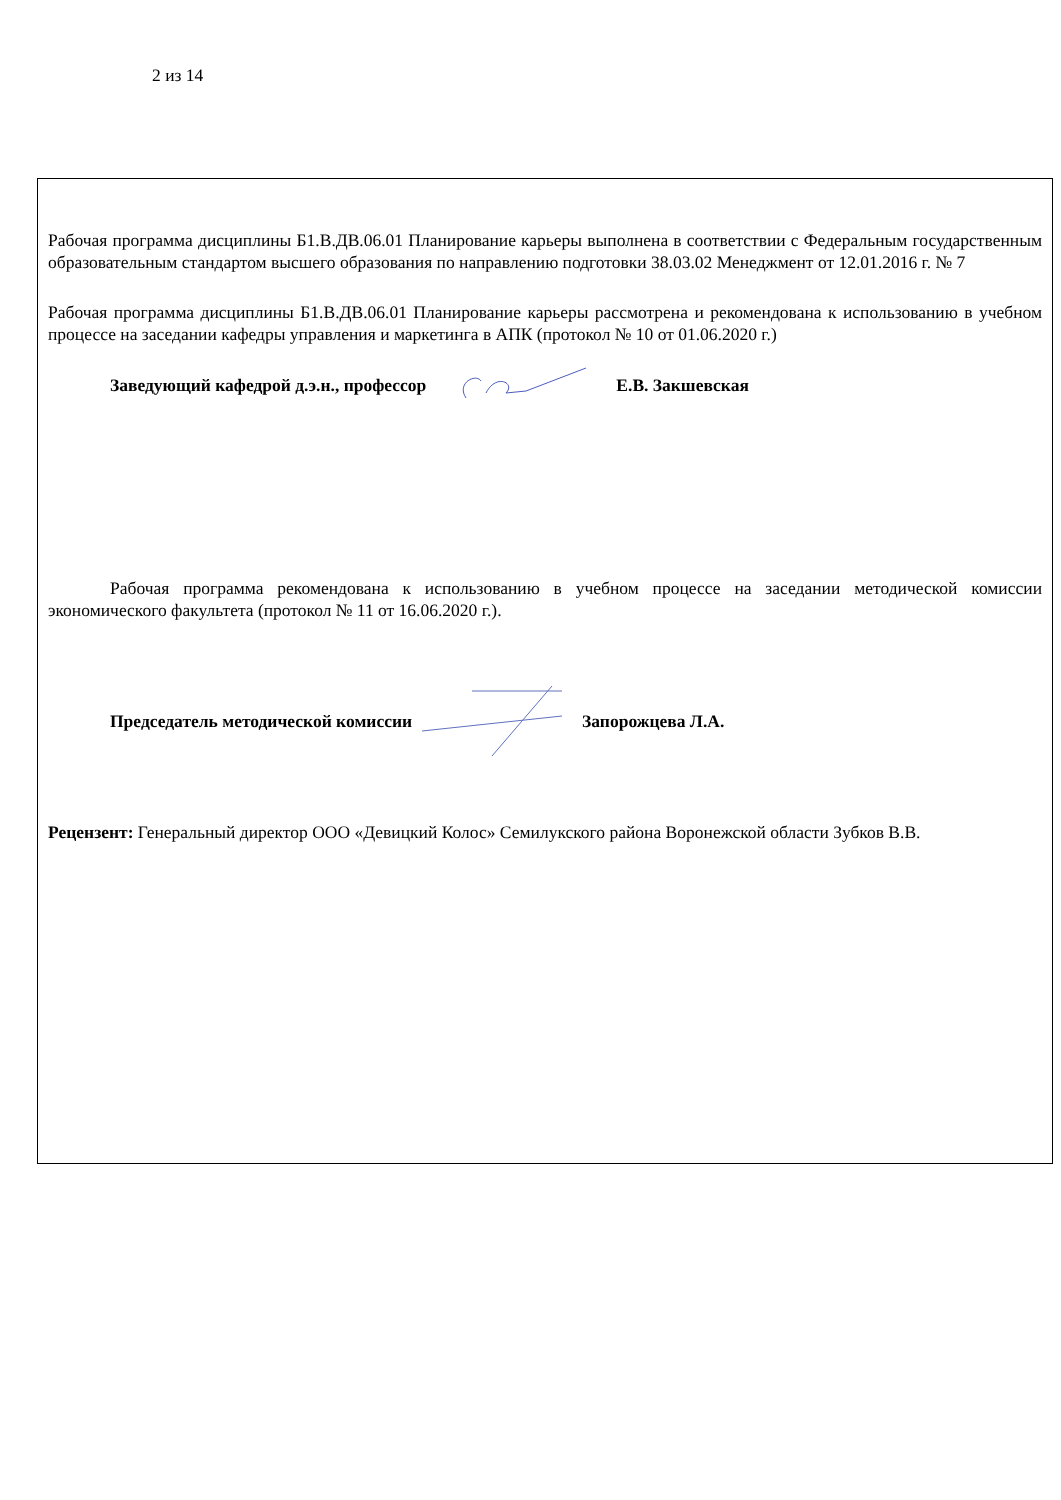2 из 14
Рабочая программа дисциплины Б1.В.ДВ.06.01 Планирование карьеры выполнена в соответствии с Федеральным государственным образовательным стандартом высшего образования по направлению подготовки 38.03.02 Менеджмент от 12.01.2016 г. № 7
Рабочая программа дисциплины Б1.В.ДВ.06.01 Планирование карьеры рассмотрена и рекомендована к использованию в учебном процессе на заседании кафедры управления и маркетинга в АПК (протокол № 10 от 01.06.2020 г.)
Заведующий кафедрой д.э.н., профессор Е.В. Закшевская
Рабочая программа рекомендована к использованию в учебном процессе на заседании методической комиссии экономического факультета (протокол № 11 от 16.06.2020 г.).
Председатель методической комиссии Запорожцева Л.А.
Рецензент: Генеральный директор ООО «Девицкий Колос» Семилукского района Воронежской области Зубков В.В.